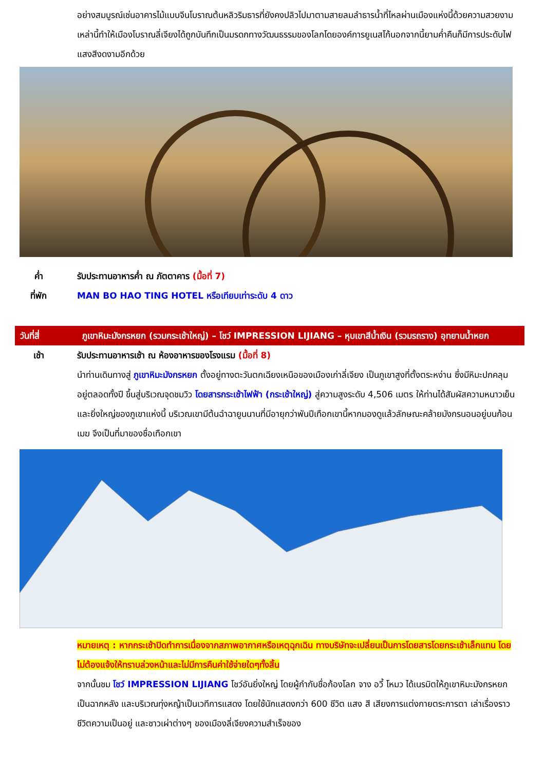อย่างสมบูรณ์เช่นอาคารไม้แบบจีนโบราณต้นหลิวริมธารที่ยังคงปลิวไปมาตามสายลมลำธารน้ำที่ไหลผ่านเมืองแห่งนี้ด้วยความสวยงามเหล่านี้ทำให้เมืองโบราณลี่เจียงได้ถูกบันทึกเป็นมรดกทางวัฒนธรรมของโลกโดยองค์การยูเนสโก้นอกจากนี้ยามค่ำคืนก็มีการประดับไฟแสงสีงดงามอีกด้วย
ค่ำ รับประทานอาหารค่ำ ณ ภัตตาคาร (มื้อที่ 7)
ที่พัก MAN BO HAO TING HOTEL หรือเทียบเท่าระดับ 4 ดาว
วันที่สี่ ภูเขาหิมะมังกรหยก (รวมกระเช้าใหญ่) – โชว์ IMPRESSION LIJIANG – หุบเขาสีน้ำเงิน (รวมรถราง) อุทยานน้ำหยก
เช้า รับประทานอาหารเช้า ณ ห้องอาหารของโรงแรม (มื้อที่ 8)
นำท่านเดินทางสู่ ภูเขาหิมะมังกรหยก ตั้งอยู่ทางตะวันตกเฉียงเหนือของเมืองเก่าลี่เจียง เป็นภูเขาสูงที่ตั้งตระหง่าน ซึ่งมีหิมะปกคลุมอยู่ตลอดทั้งปี ขึ้นสู่บริเวณจุดชมวิว โดยสารกระเช้าไฟฟ้า (กระเช้าใหญ่) สู่ความสูงระดับ 4,506 เมตร ให้ท่านได้สัมผัสความหนาวเย็นและยิ่งใหญ่ของภูเขาแห่งนี้ บริเวณเขามีต้นฉำฉายูนนานที่มีอายุกว่าพันปีเทือกเขานี้หากมองดูแล้วลักษณะคล้ายมังกรนอนอยู่บนก้อนเมฆ จึงเป็นที่มาของชื่อเทือกเขา
หมายเหตุ : หากกระเช้าปิดทำการเนื่องจากสภาพอากาศหรือเหตุฉุกเฉิน ทางบริษัทจะเปลี่ยนเป็นการโดยสารโดยกระเช้าเล็กแทน โดยไม่ต้องแจ้งให้ทราบล่วงหน้าและไม่มีการคืนค่าใช้จ่ายใดๆทั้งสิ้น
จากนั้นชม โชว์ IMPRESSION LIJIANG โชว์อันยิ่งใหญ่ โดยผู้กำกับชื่อก้องโลก จาง อวี้ โหมว ได้เนรมิตให้ภูเขาหิมะมังกรหยกเป็นฉากหลัง และบริเวณทุ่งหญ้าเป็นเวทีการแสดง โดยใช้นักแสดงกว่า 600 ชีวิต แสง สี เสียงการแต่งกายตระการตา เล่าเรื่องราวชีวิตความเป็นอยู่ และชาวเผ่าต่างๆ ของเมืองลี่เจียงความสำเร็จของ